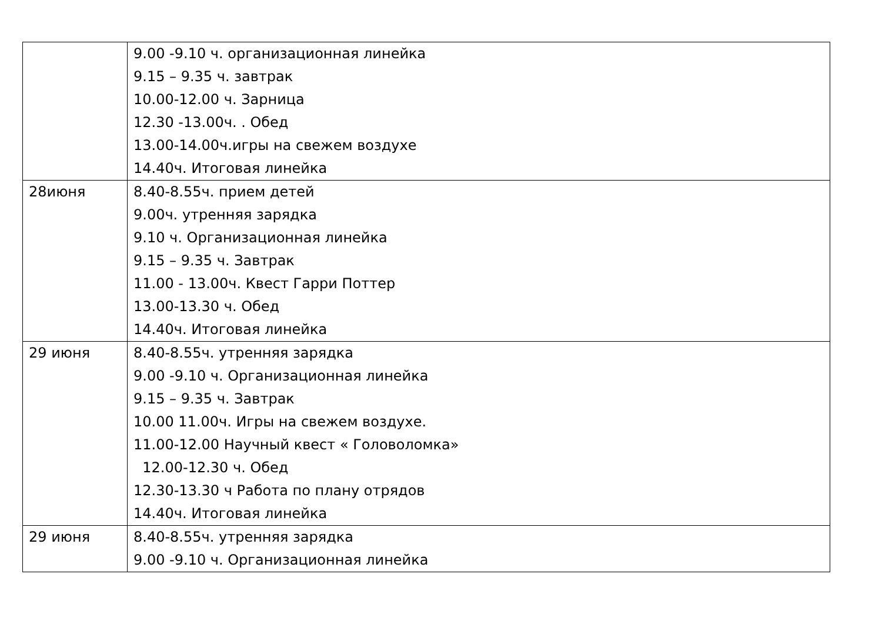| | 9.00 -9.10 ч. организационная линейка 9.15 – 9.35 ч. завтрак 10.00-12.00 ч. Зарница 12.30 -13.00ч. . Обед 13.00-14.00ч.игры на свежем воздухе 14.40ч. Итоговая линейка |
| 28июня | 8.40-8.55ч. прием детей 9.00ч. утренняя зарядка 9.10 ч. Организационная линейка 9.15 – 9.35 ч. Завтрак 11.00 - 13.00ч. Квест Гарри Поттер 13.00-13.30 ч. Обед 14.40ч. Итоговая линейка |
| 29 июня | 8.40-8.55ч. утренняя зарядка 9.00 -9.10 ч. Организационная линейка 9.15 – 9.35 ч. Завтрак 10.00 11.00ч. Игры на свежем воздухе. 11.00-12.00 Научный квест « Головоломка» 12.00-12.30 ч. Обед 12.30-13.30 ч Работа по плану отрядов 14.40ч. Итоговая линейка |
| 29 июня | 8.40-8.55ч. утренняя зарядка 9.00 -9.10 ч. Организационная линейка |